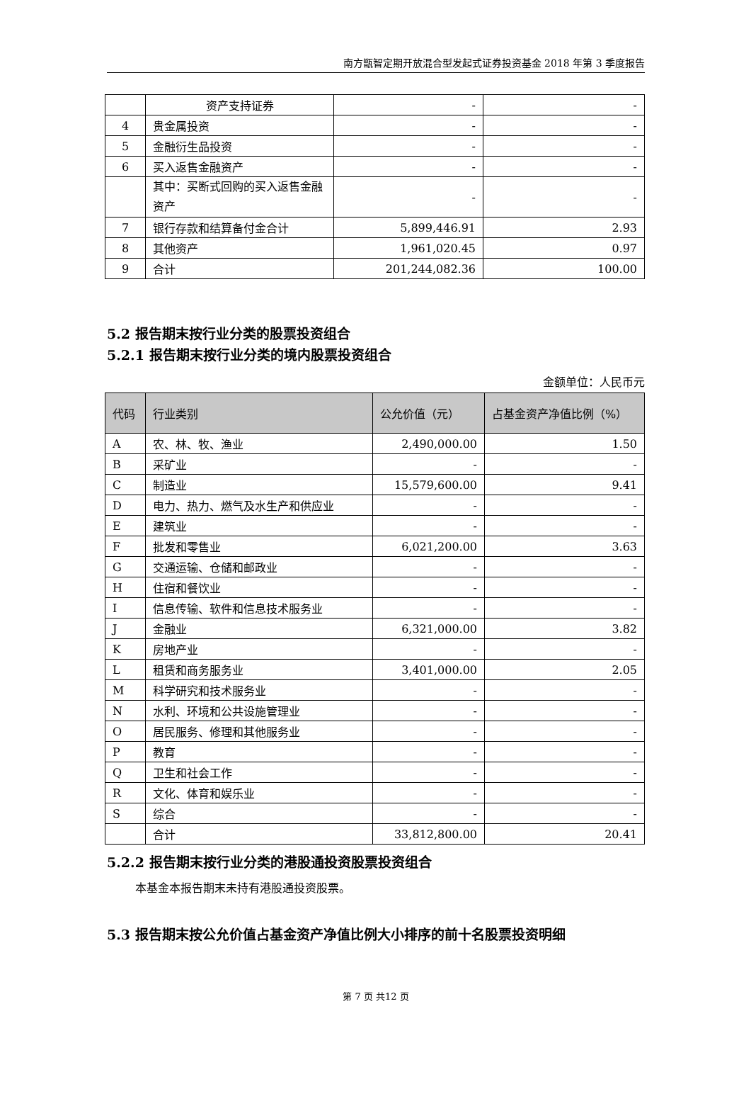南方甑智定期开放混合型发起式证券投资基金 2018 年第 3 季度报告
| | 资产支持证券 | - | - |
| 4 | 贵金属投资 | - | - |
| 5 | 金融衍生品投资 | - | - |
| 6 | 买入返售金融资产 | - | - |
| | 其中：买断式回购的买入返售金融资产 | - | - |
| 7 | 银行存款和结算备付金合计 | 5,899,446.91 | 2.93 |
| 8 | 其他资产 | 1,961,020.45 | 0.97 |
| 9 | 合计 | 201,244,082.36 | 100.00 |
5.2 报告期末按行业分类的股票投资组合
5.2.1 报告期末按行业分类的境内股票投资组合
金额单位：人民币元
| 代码 | 行业类别 | 公允价值（元） | 占基金资产净值比例（%） |
| --- | --- | --- | --- |
| A | 农、林、牧、渔业 | 2,490,000.00 | 1.50 |
| B | 采矿业 | - | - |
| C | 制造业 | 15,579,600.00 | 9.41 |
| D | 电力、热力、燃气及水生产和供应业 | - | - |
| E | 建筑业 | - | - |
| F | 批发和零售业 | 6,021,200.00 | 3.63 |
| G | 交通运输、仓储和邮政业 | - | - |
| H | 住宿和餐饮业 | - | - |
| I | 信息传输、软件和信息技术服务业 | - | - |
| J | 金融业 | 6,321,000.00 | 3.82 |
| K | 房地产业 | - | - |
| L | 租赁和商务服务业 | 3,401,000.00 | 2.05 |
| M | 科学研究和技术服务业 | - | - |
| N | 水利、环境和公共设施管理业 | - | - |
| O | 居民服务、修理和其他服务业 | - | - |
| P | 教育 | - | - |
| Q | 卫生和社会工作 | - | - |
| R | 文化、体育和娱乐业 | - | - |
| S | 综合 | - | - |
| | 合计 | 33,812,800.00 | 20.41 |
5.2.2 报告期末按行业分类的港股通投资股票投资组合
本基金本报告期末未持有港股通投资股票。
5.3 报告期末按公允价值占基金资产净值比例大小排序的前十名股票投资明细
第 7 页 共12 页